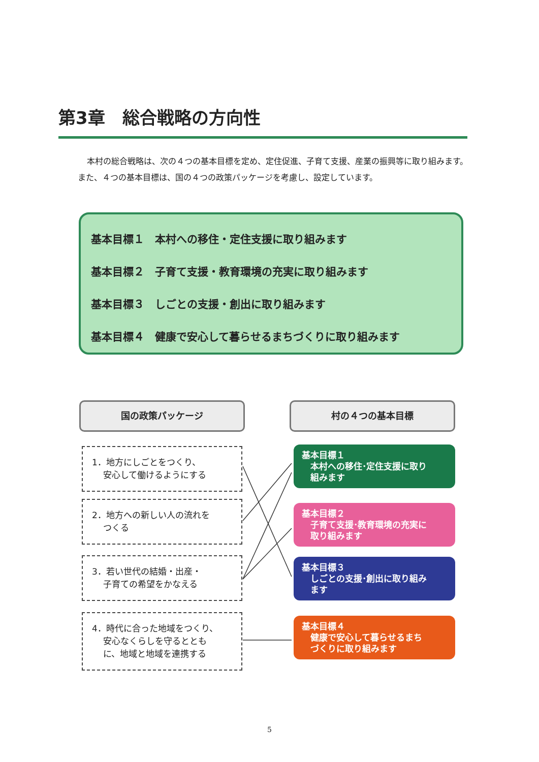第3章　総合戦略の方向性
本村の総合戦略は、次の４つの基本目標を定め、定住促進、子育て支援、産業の振興等に取り組みます。また、４つの基本目標は、国の４つの政策パッケージを考慮し、設定しています。
基本目標１　本村への移住・定住支援に取り組みます
基本目標２　子育て支援・教育環境の充実に取り組みます
基本目標３　しごとの支援・創出に取り組みます
基本目標４　健康で安心して暮らせるまちづくりに取り組みます
国の政策パッケージ 村の４つの基本目標
1．地方にしごとをつくり、
　 安心して働けるようにする
2．地方への新しい人の流れを
　 つくる
3．若い世代の結婚・出産・
　 子育ての希望をかなえる
4．時代に合った地域をつくり、
　 安心なくらしを守るととも
　 に、地域と地域を連携する
基本目標１
　本村への移住･定住支援に取り
　組みます
基本目標２
　子育て支援･教育環境の充実に
　取り組みます
基本目標３
　しごとの支援･創出に取り組み
　ます
基本目標４
　健康で安心して暮らせるまち
　づくりに取り組みます
5